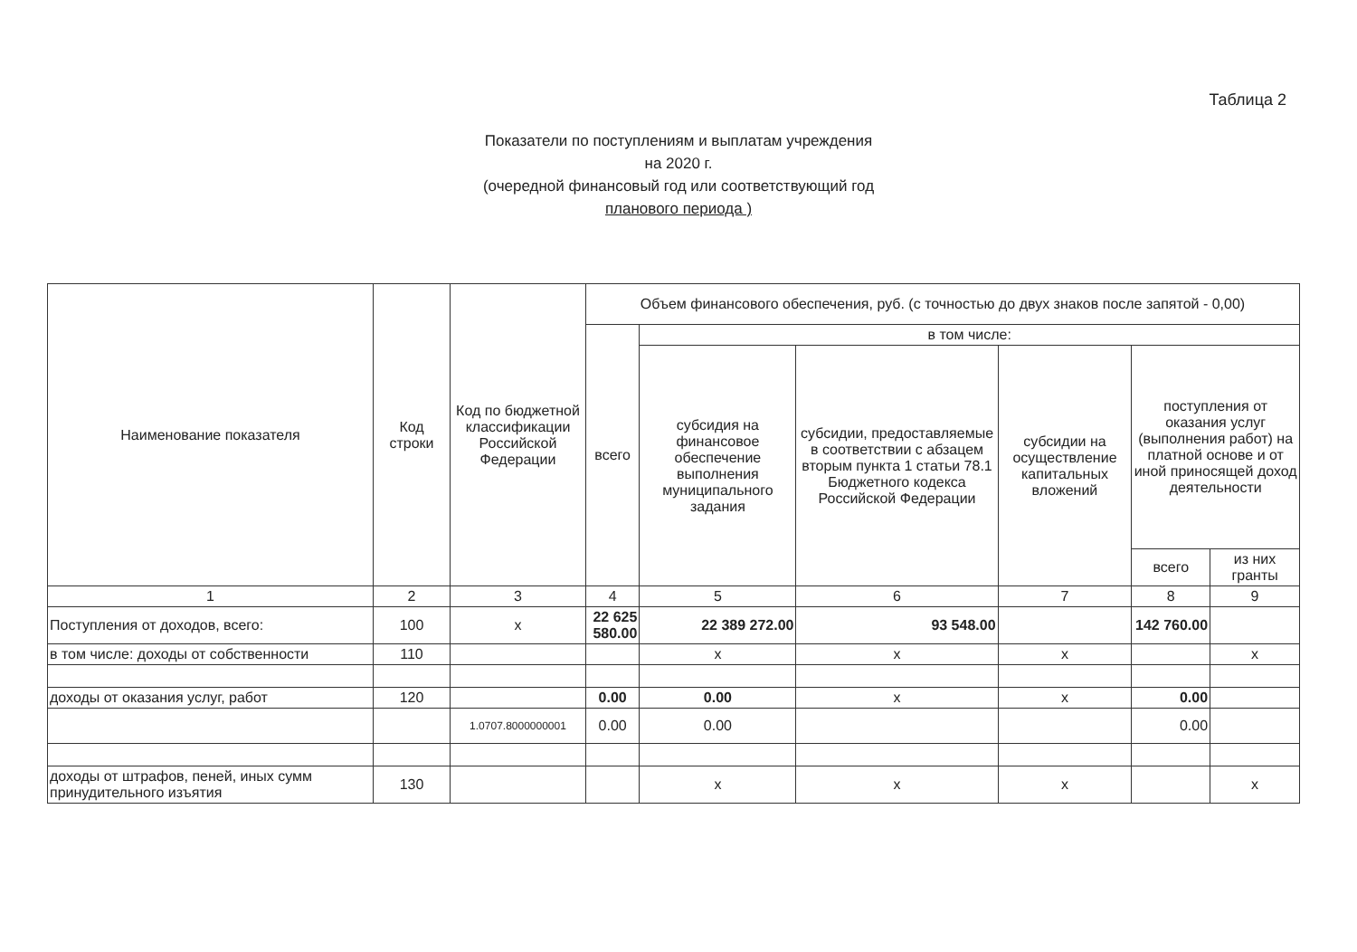Таблица 2
Показатели по поступлениям и выплатам учреждения
на 2020 г.
(очередной финансовый год или соответствующий год
планового периода )
| Наименование показателя | Код строки | Код по бюджетной классификации Российской Федерации | Объем финансового обеспечения, руб. (с точностью до двух знаков после запятой - 0,00) | | | | | |
| --- | --- | --- | --- | --- | --- | --- | --- | --- |
| | | | всего | в том числе: | | | | |
| | | | | субсидия на финансовое обеспечение выполнения муниципального задания | субсидии, предоставляемые в соответствии с абзацем вторым пункта 1 статьи 78.1 Бюджетного кодекса Российской Федерации | субсидии на осуществление капитальных вложений | поступления от оказания услуг (выполнения работ) на платной основе и от иной приносящей доход деятельности | |
| | | | | | | | всего | из них гранты |
| 1 | 2 | 3 | 4 | 5 | 6 | 7 | 8 | 9 |
| Поступления от доходов, всего: | 100 | x | 22 625 580.00 | 22 389 272.00 | 93 548.00 | | 142 760.00 | |
| в том числе: доходы от собственности | 110 | | | x | x | x | | x |
| доходы от оказания услуг, работ | 120 | | 0.00 | 0.00 | x | x | 0.00 | |
| | | 1.0707.8000000001 | 0.00 | 0.00 | | | 0.00 | |
| доходы от штрафов, пеней, иных сумм принудительного изъятия | 130 | | | x | x | x | | x |